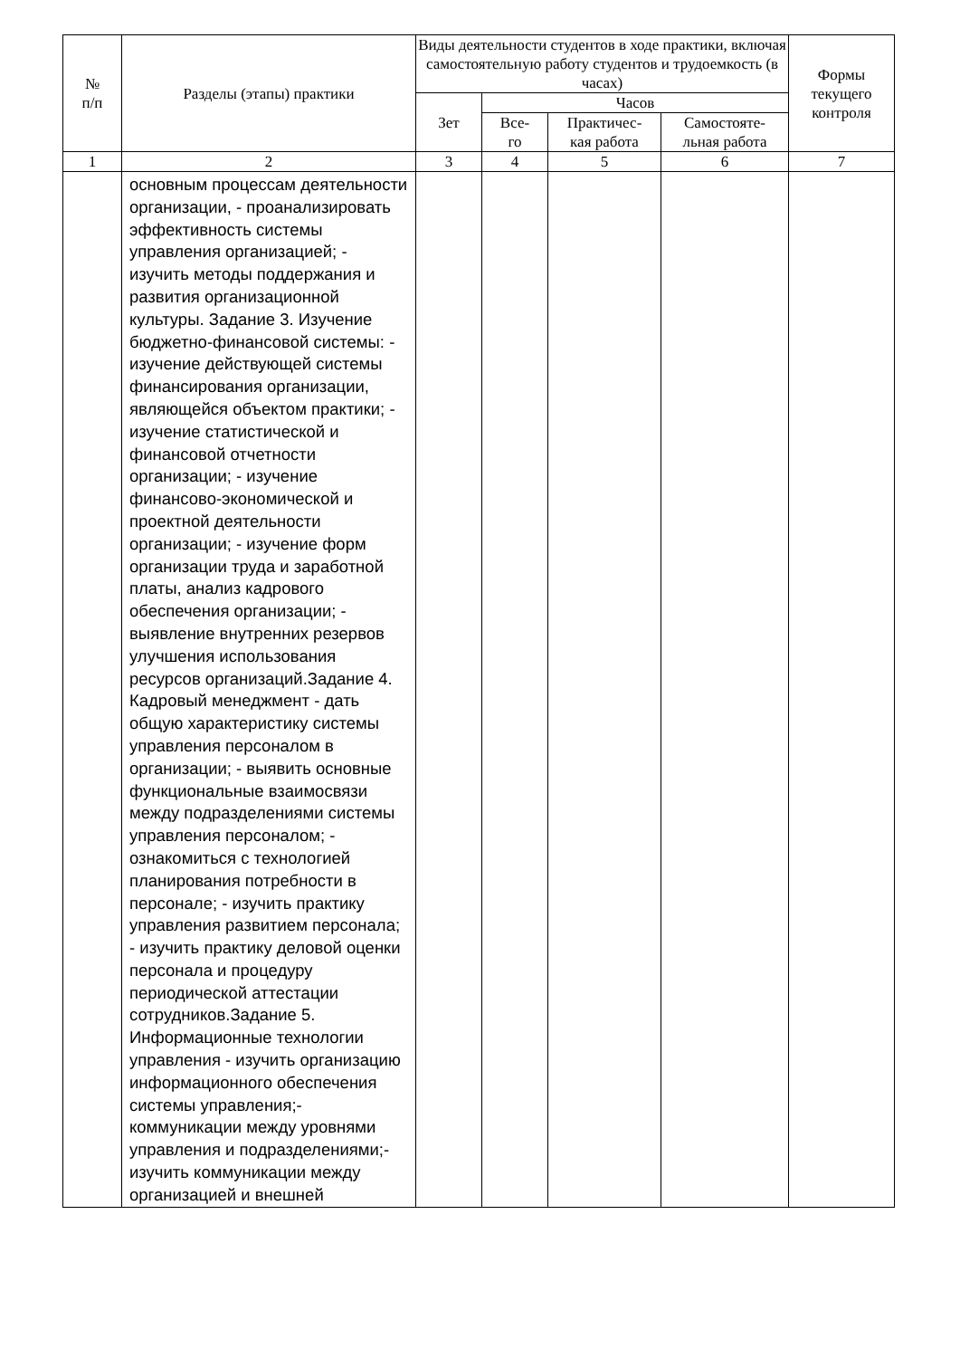| № п/п | Разделы (этапы) практики | Виды деятельности студентов в ходе практики, включая самостоятельную работу студентов и трудоемкость (в часах) | | | | Формы текущего контроля |
| --- | --- | --- | --- | --- | --- | --- |
| | | Зет | Часов | | | |
| | | | Все- го | Практичес- кая работа | Самостояте- льная работа | |
| 1 | 2 | 3 | 4 | 5 | 6 | 7 |
| | основным процессам деятельности организации, - проанализировать эффективность системы управления организацией; - изучить методы поддержания и развития организационной культуры. Задание 3. Изучение бюджетно-финансовой системы: - изучение действующей системы финансирования организации, являющейся объектом практики; - изучение статистической и финансовой отчетности организации; - изучение финансово-экономической и проектной деятельности организации; - изучение форм организации труда и заработной платы, анализ кадрового обеспечения организации; - выявление внутренних резервов улучшения использования ресурсов организаций.Задание 4. Кадровый менеджмент - дать общую характеристику системы управления персоналом в организации; - выявить основные функциональные взаимосвязи между подразделениями системы управления персоналом; - ознакомиться с технологией планирования потребности в персонале; - изучить практику управления развитием персонала; - изучить практику деловой оценки персонала и процедуру периодической аттестации сотрудников.Задание 5. Информационные технологии управления - изучить организацию информационного обеспечения системы управления;- коммуникации между уровнями управления и подразделениями;- изучить коммуникации между организацией и внешней | | | | | |